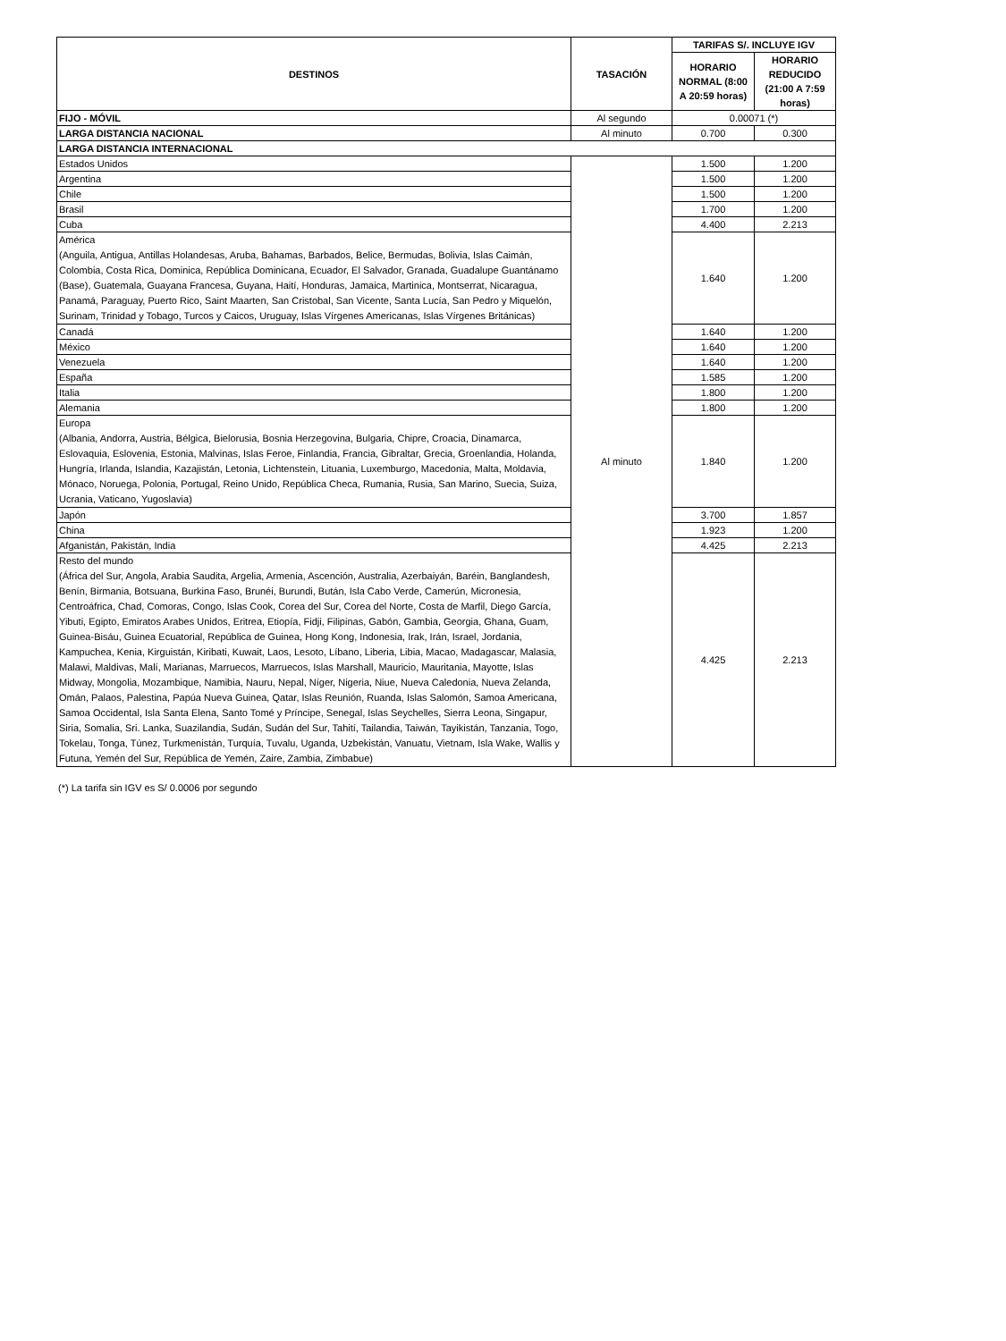| DESTINOS | TASACIÓN | TARIFAS S/. INCLUYE IGV | |
| --- | --- | --- | --- |
| | | HORARIO NORMAL (8:00 A 20:59 horas) | HORARIO REDUCIDO (21:00 A 7:59 horas) |
| FIJO - MÓVIL | Al segundo | 0.00071 (*) | |
| LARGA DISTANCIA NACIONAL | Al minuto | 0.700 | 0.300 |
| LARGA DISTANCIA INTERNACIONAL | | | |
| Estados Unidos | Al minuto | 1.500 | 1.200 |
| Argentina | | 1.500 | 1.200 |
| Chile | | 1.500 | 1.200 |
| Brasil | | 1.700 | 1.200 |
| Cuba | | 4.400 | 2.213 |
| América (Anguila, Antigua, Antillas Holandesas, Aruba, Bahamas, Barbados, Belice, Bermudas, Bolivia, Islas Caimán, Colombia, Costa Rica, Dominica, República Dominicana, Ecuador, El Salvador, Granada, Guadalupe Guantánamo (Base), Guatemala, Guayana Francesa, Guyana, Haití, Honduras, Jamaica, Martinica, Montserrat, Nicaragua, Panamá, Paraguay, Puerto Rico, Saint Maarten, San Cristobal, San Vicente, Santa Lucía, San Pedro y Miquelón, Surinam, Trinidad y Tobago, Turcos y Caicos, Uruguay, Islas Vírgenes Americanas, Islas Vírgenes Británicas) | | 1.640 | 1.200 |
| Canadá | | 1.640 | 1.200 |
| México | | 1.640 | 1.200 |
| Venezuela | | 1.640 | 1.200 |
| España | | 1.585 | 1.200 |
| Italia | | 1.800 | 1.200 |
| Alemania | | 1.800 | 1.200 |
| Europa (Albania, Andorra, Austria, Bélgica, Bielorusia, Bosnia Herzegovina, Bulgaria, Chipre, Croacia, Dinamarca, Eslovaquia, Eslovenia, Estonia, Malvinas, Islas Feroe, Finlandia, Francia, Gibraltar, Grecia, Groenlandia, Holanda, Hungría, Irlanda, Islandia, Kazajistán, Letonia, Lichtenstein, Lituania, Luxemburgo, Macedonia, Malta, Moldavia, Mónaco, Noruega, Polonia, Portugal, Reino Unido, República Checa, Rumania, Rusia, San Marino, Suecia, Suiza, Ucrania, Vaticano, Yugoslavia) | | 1.840 | 1.200 |
| Japón | | 3.700 | 1.857 |
| China | | 1.923 | 1.200 |
| Afganistán, Pakistán, India | | 4.425 | 2.213 |
| Resto del mundo (África del Sur, Angola, Arabia Saudita, Argelia, Armenia, Ascención, Australia, Azerbaiyán, Baréin, Banglandesh, Benín, Birmania, Botsuana, Burkina Faso, Brunéi, Burundi, Bután, Isla Cabo Verde, Camerún, Micronesia, Centroáfrica, Chad, Comoras, Congo, Islas Cook, Corea del Sur, Corea del Norte, Costa de Marfil, Diego García, Yibuti, Egipto, Emiratos Arabes Unidos, Eritrea, Etiopía, Fidji, Filipinas, Gabón, Gambia, Georgia, Ghana, Guam, Guinea-Bisáu, Guinea Ecuatorial, República de Guinea, Hong Kong, Indonesia, Irak, Irán, Israel, Jordania, Kampuchea, Kenia, Kirguistán, Kiribati, Kuwait, Laos, Lesoto, Líbano, Liberia, Libia, Macao, Madagascar, Malasia, Malawi, Maldivas, Malí, Marianas, Marruecos, Marruecos, Islas Marshall, Mauricio, Mauritania, Mayotte, Islas Midway, Mongolia, Mozambique, Namibia, Nauru, Nepal, Níger, Nigeria, Niue, Nueva Caledonia, Nueva Zelanda, Omán, Palaos, Palestina, Papúa Nueva Guinea, Qatar, Islas Reunión, Ruanda, Islas Salomón, Samoa Americana, Samoa Occidental, Isla Santa Elena, Santo Tomé y Príncipe, Senegal, Islas Seychelles, Sierra Leona, Singapur, Siria, Somalia, Sri. Lanka, Suazilandia, Sudán, Sudán del Sur, Tahití, Tailandia, Taiwán, Tayikistán, Tanzania, Togo, Tokelau, Tonga, Túnez, Turkmenistán, Turquía, Tuvalu, Uganda, Uzbekistán, Vanuatu, Vietnam, Isla Wake, Wallis y Futuna, Yemén del Sur, República de Yemén, Zaire, Zambia, Zimbabue) | | 4.425 | 2.213 |
(*) La tarifa sin IGV es S/ 0.0006 por segundo